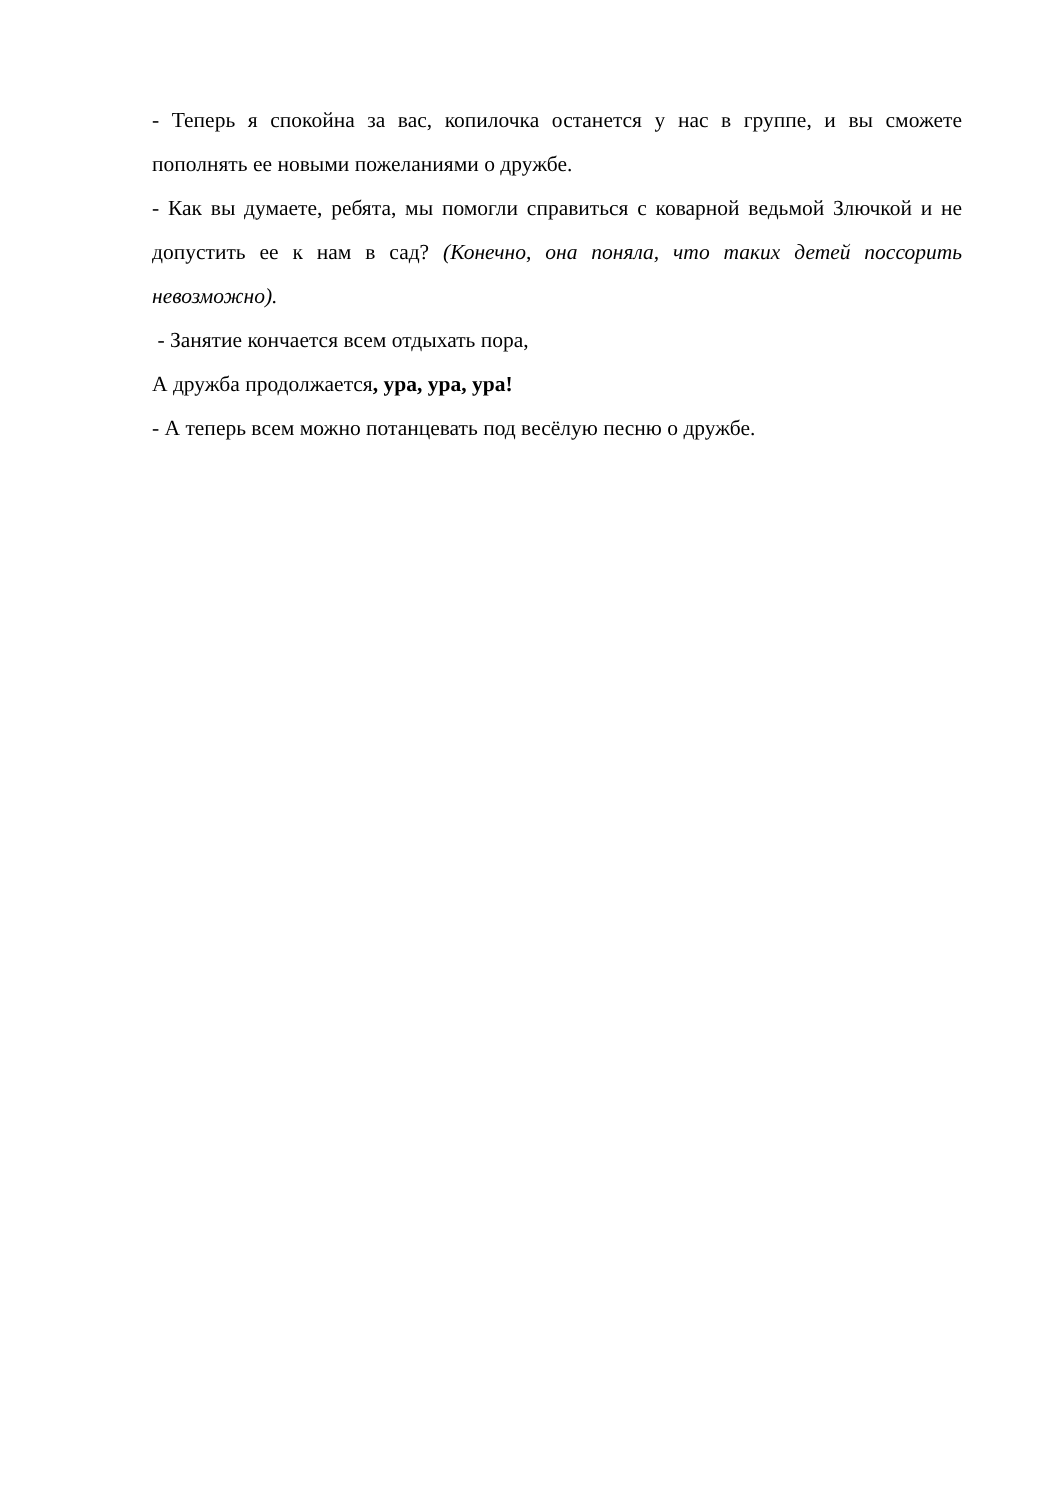- Теперь я спокойна за вас, копилочка останется у нас в группе, и вы сможете пополнять ее новыми пожеланиями о дружбе.
- Как вы думаете, ребята, мы помогли справиться с коварной ведьмой Злючкой и не допустить ее к нам в сад? (Конечно, она поняла, что таких детей поссорить невозможно).
- Занятие кончается всем отдыхать пора,
А дружба продолжается, ура, ура, ура!
- А теперь всем можно потанцевать под весёлую песню о дружбе.